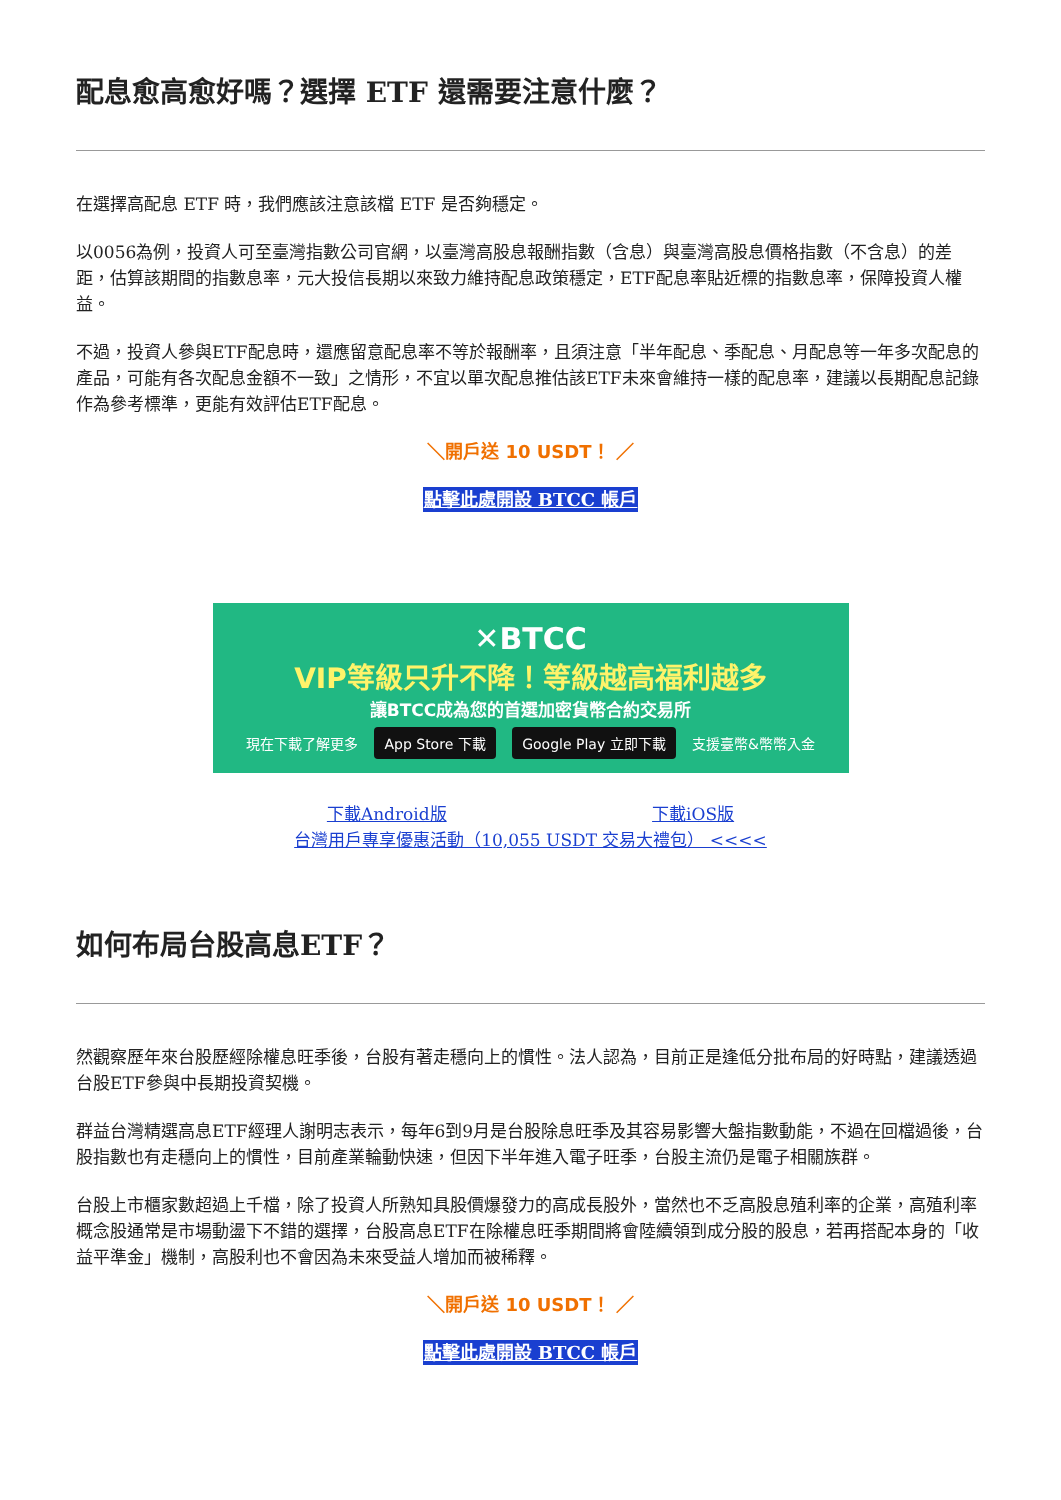配息愈高愈好嗎？選擇 ETF 還需要注意什麼？
在選擇高配息 ETF 時，我們應該注意該檔 ETF 是否夠穩定。
以0056為例，投資人可至臺灣指數公司官網，以臺灣高股息報酬指數（含息）與臺灣高股息價格指數（不含息）的差距，估算該期間的指數息率，元大投信長期以來致力維持配息政策穩定，ETF配息率貼近標的指數息率，保障投資人權益。
不過，投資人參與ETF配息時，還應留意配息率不等於報酬率，且須注意「半年配息、季配息、月配息等一年多次配息的產品，可能有各次配息金額不一致」之情形，不宜以單次配息推估該ETF未來會維持一樣的配息率，建議以長期配息記錄作為參考標準，更能有效評估ETF配息。
＼開戶送 10 USDT！ ／
點擊此處開設 BTCC 帳戶
✕BTCC
VIP等級只升不降！等級越高福利越多
讓BTCC成為您的首選加密貨幣合約交易所
現在下載了解更多 App Store 下載 Google Play 立即下載 支援臺幣&幣幣入金
下載Android版 下載iOS版
台灣用戶專享優惠活動（10,055 USDT 交易大禮包） <<<<
如何布局台股高息ETF？
然觀察歷年來台股歷經除權息旺季後，台股有著走穩向上的慣性。法人認為，目前正是逢低分批布局的好時點，建議透過台股ETF參與中長期投資契機。
群益台灣精選高息ETF經理人謝明志表示，每年6到9月是台股除息旺季及其容易影響大盤指數動能，不過在回檔過後，台股指數也有走穩向上的慣性，目前產業輪動快速，但因下半年進入電子旺季，台股主流仍是電子相關族群。
台股上市櫃家數超過上千檔，除了投資人所熟知具股價爆發力的高成長股外，當然也不乏高股息殖利率的企業，高殖利率概念股通常是市場動盪下不錯的選擇，台股高息ETF在除權息旺季期間將會陸續領到成分股的股息，若再搭配本身的「收益平準金」機制，高股利也不會因為未來受益人增加而被稀釋。
＼開戶送 10 USDT！ ／
點擊此處開設 BTCC 帳戶